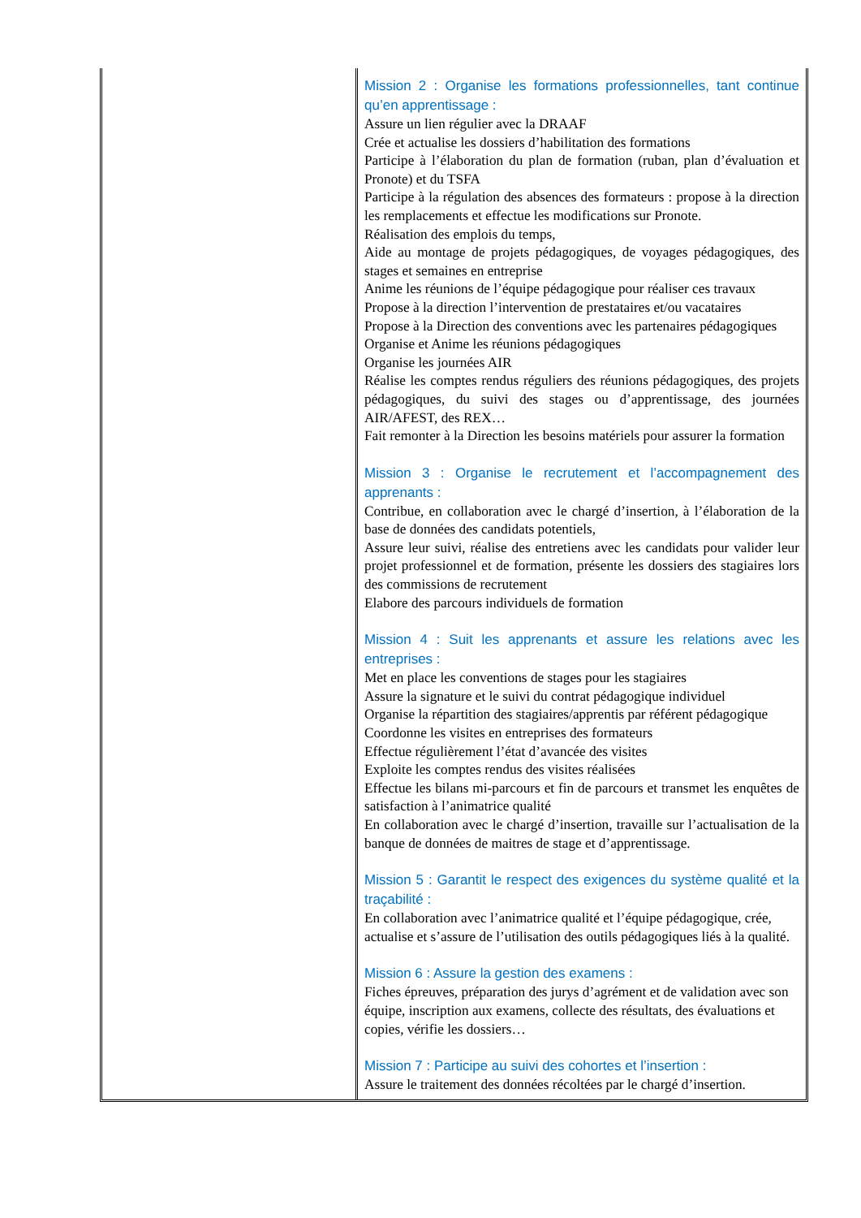| | Mission 2 : Organise les formations professionnelles, tant continue qu’en apprentissage : Assure un lien régulier avec la DRAAF Crée et actualise les dossiers d’habilitation des formations Participe à l’élaboration du plan de formation (ruban, plan d’évaluation et Pronote) et du TSFA Participe à la régulation des absences des formateurs : propose à la direction les remplacements et effectue les modifications sur Pronote. Réalisation des emplois du temps, Aide au montage de projets pédagogiques, de voyages pédagogiques, des stages et semaines en entreprise Anime les réunions de l’équipe pédagogique pour réaliser ces travaux Propose à la direction l’intervention de prestataires et/ou vacataires Propose à la Direction des conventions avec les partenaires pédagogiques Organise et Anime les réunions pédagogiques Organise les journées AIR Réalise les comptes rendus réguliers des réunions pédagogiques, des projets pédagogiques, du suivi des stages ou d’apprentissage, des journées AIR/AFEST, des REX… Fait remonter à la Direction les besoins matériels pour assurer la formation Mission 3 : Organise le recrutement et l’accompagnement des apprenants : Contribue, en collaboration avec le chargé d’insertion, à l’élaboration de la base de données des candidats potentiels, Assure leur suivi, réalise des entretiens avec les candidats pour valider leur projet professionnel et de formation, présente les dossiers des stagiaires lors des commissions de recrutement Elabore des parcours individuels de formation Mission 4 : Suit les apprenants et assure les relations avec les entreprises : Met en place les conventions de stages pour les stagiaires Assure la signature et le suivi du contrat pédagogique individuel Organise la répartition des stagiaires/apprentis par référent pédagogique Coordonne les visites en entreprises des formateurs Effectue régulièrement l’état d’avancée des visites Exploite les comptes rendus des visites réalisées Effectue les bilans mi-parcours et fin de parcours et transmet les enquêtes de satisfaction à l’animatrice qualité En collaboration avec le chargé d’insertion, travaille sur l’actualisation de la banque de données de maitres de stage et d’apprentissage. Mission 5 : Garantit le respect des exigences du système qualité et la traçabilité : En collaboration avec l’animatrice qualité et l’équipe pédagogique, crée, actualise et s’assure de l’utilisation des outils pédagogiques liés à la qualité. Mission 6 : Assure la gestion des examens : Fiches épreuves, préparation des jurys d’agrément et de validation avec son équipe, inscription aux examens, collecte des résultats, des évaluations et copies, vérifie les dossiers… Mission 7 : Participe au suivi des cohortes et l’insertion : Assure le traitement des données récoltées par le chargé d’insertion. |